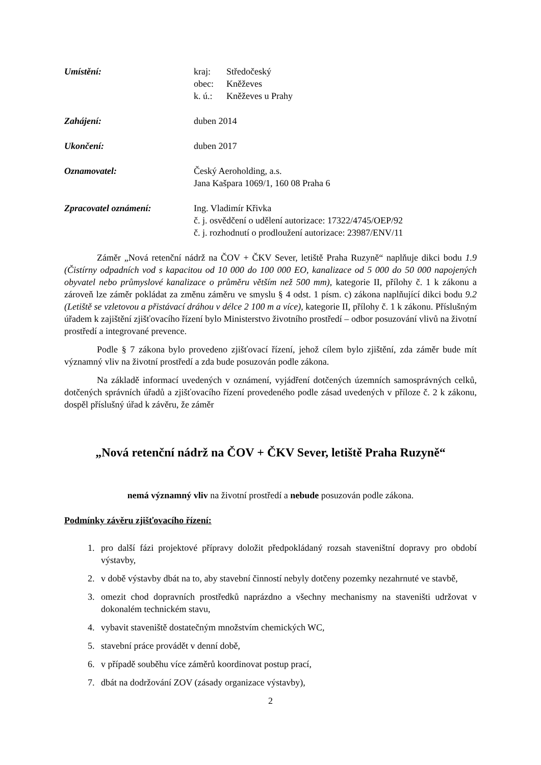Umístění: kraj: Středočeský
obec: Kněževes
k. ú.: Kněževes u Prahy
Zahájení: duben 2014
Ukončení: duben 2017
Oznamovatel: Český Aeroholding, a.s.
Jana Kašpara 1069/1, 160 08 Praha 6
Zpracovatel oznámení: Ing. Vladimír Křivka
č. j. osvědčení o udělení autorizace: 17322/4745/OEP/92
č. j. rozhodnutí o prodloužení autorizace: 23987/ENV/11
Záměr „Nová retenční nádrž na ČOV + ČKV Sever, letiště Praha Ruzyně“ naplňuje dikci bodu 1.9 (Čistírny odpadních vod s kapacitou od 10 000 do 100 000 EO, kanalizace od 5 000 do 50 000 napojených obyvatel nebo průmyslové kanalizace o průměru větším než 500 mm), kategorie II, přílohy č. 1 k zákonu a zároveň lze záměr pokládat za změnu záměru ve smyslu § 4 odst. 1 písm. c) zákona naplňující dikci bodu 9.2 (Letiště se vzletovou a přistávací dráhou v délce 2 100 m a více), kategorie II, přílohy č. 1 k zákonu. Příslušným úřadem k zajištění zjišťovacího řízení bylo Ministerstvo životního prostředí – odbor posuzování vlivů na životní prostředí a integrované prevence.
Podle § 7 zákona bylo provedeno zjišťovací řízení, jehož cílem bylo zjištění, zda záměr bude mít významný vliv na životní prostředí a zda bude posuzován podle zákona.
Na základě informací uvedených v oznámení, vyjádření dotčených územních samosprávných celků, dotčených správních úřadů a zjišťovacího řízení provedeného podle zásad uvedených v příloze č. 2 k zákonu, dospěl příslušný úřad k závěru, že záměr
„Nová retenční nádrž na ČOV + ČKV Sever, letiště Praha Ruzyně“
nemá významný vliv na životní prostředí a nebude posuzován podle zákona.
Podmínky závěru zjišťovacího řízení:
1. pro další fázi projektové přípravy doložit předpokládaný rozsah staveništní dopravy pro období výstavby,
2. v době výstavby dbát na to, aby stavební činností nebyly dotčeny pozemky nezahrnuté ve stavbě,
3. omezit chod dopravních prostředků naprázdno a všechny mechanismy na staveništi udržovat v dokonalém technickém stavu,
4. vybavit staveniště dostatečným množstvím chemických WC,
5. stavební práce provádět v denní době,
6. v případě souběhu více záměrů koordinovat postup prací,
7. dbát na dodržování ZOV (zásady organizace výstavby),
2